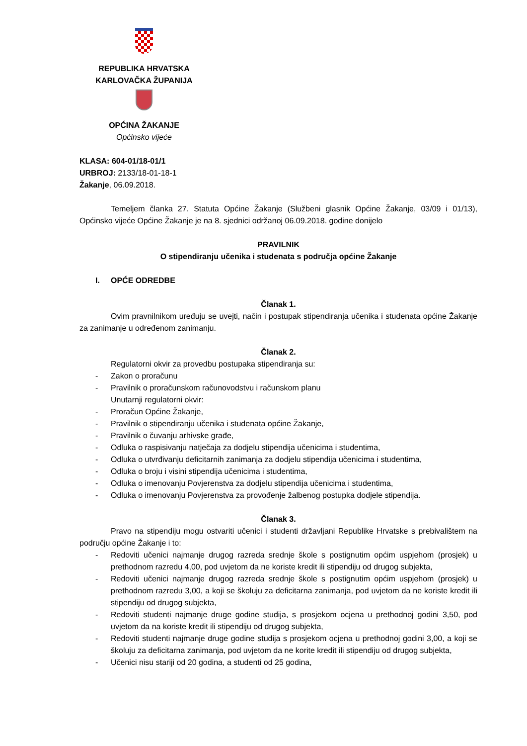REPUBLIKA HRVATSKA
KARLOVAČKA ŽUPANIJA
OPĆINA ŽAKANJE
Općinsko vijeće
KLASA: 604-01/18-01/1
URBROJ: 2133/18-01-18-1
Žakanje, 06.09.2018.
Temeljem članka 27. Statuta Općine Žakanje (Službeni glasnik Općine Žakanje, 03/09 i 01/13), Općinsko vijeće Općine Žakanje je na 8. sjednici održanoj 06.09.2018. godine donijelo
PRAVILNIK
O stipendiranju učenika i studenata s područja općine Žakanje
I. OPĆE ODREDBE
Članak 1.
Ovim pravnilnikom uređuju se uvejti, način i postupak stipendiranja učenika i studenata općine Žakanje za zanimanje u određenom zanimanju.
Članak 2.
Regulatorni okvir za provedbu postupaka stipendiranja su:
- Zakon o proračunu
- Pravilnik o proračunskom računovodstvu i računskom planu
Unutarnji regulatorni okvir:
- Proračun Općine Žakanje,
- Pravilnik o stipendiranju učenika i studenata općine Žakanje,
- Pravilnik o čuvanju arhivske građe,
- Odluka o raspisivanju natječaja za dodjelu stipendija učenicima i studentima,
- Odluka o utvrđivanju deficitarnih zanimanja za dodjelu stipendija učenicima i studentima,
- Odluka o broju i visini stipendija učenicima i studentima,
- Odluka o imenovanju Povjerenstva za dodjelu stipendija učenicima i studentima,
- Odluka o imenovanju Povjerenstva za provođenje žalbenog postupka dodjele stipendija.
Članak 3.
Pravo na stipendiju mogu ostvariti učenici i studenti državljani Republike Hrvatske s prebivalištem na području općine Žakanje i to:
- Redoviti učenici najmanje drugog razreda srednje škole s postignutim općim uspjehom (prosjek) u prethodnom razredu 4,00, pod uvjetom da ne koriste kredit ili stipendiju od drugog subjekta,
- Redoviti učenici najmanje drugog razreda srednje škole s postignutim općim uspjehom (prosjek) u prethodnom razredu 3,00, a koji se školuju za deficitarna zanimanja, pod uvjetom da ne koriste kredit ili stipendiju od drugog subjekta,
- Redoviti studenti najmanje druge godine studija, s prosjekom ocjena u prethodnoj godini 3,50, pod uvjetom da na koriste kredit ili stipendiju od drugog subjekta,
- Redoviti studenti najmanje druge godine studija s prosjekom ocjena u prethodnoj godini 3,00, a koji se školuju za deficitarna zanimanja, pod uvjetom da ne korite kredit ili stipendiju od drugog subjekta,
- Učenici nisu stariji od 20 godina, a studenti od 25 godina,